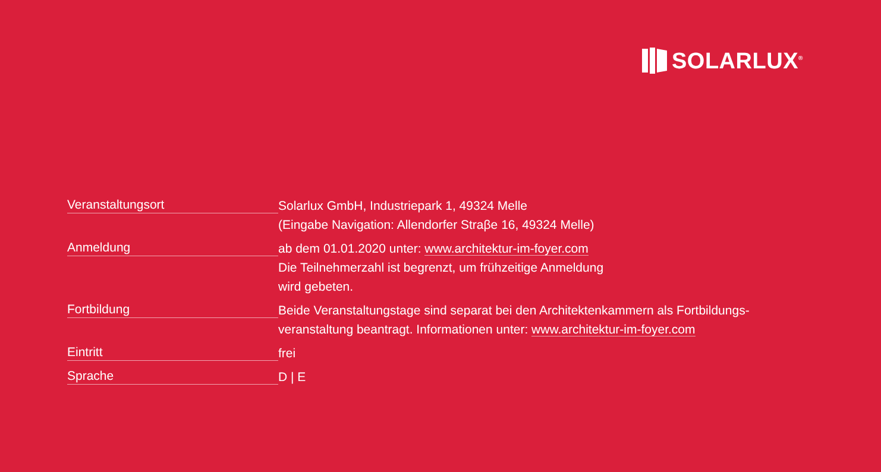SOLARLUX<sup>®</sup>
| Veranstaltungsort | Solarlux GmbH, Industriepark 1, 49324 Melle (Eingabe Navigation: Allendorfer Straβe 16, 49324 Melle) |
| Anmeldung | ab dem 01.01.2020 unter: www.architektur-im-foyer.com Die Teilnehmerzahl ist begrenzt, um frühzeitige Anmeldung wird gebeten. |
| Fortbildung | Beide Veranstaltungstage sind separat bei den Architektenkammern als Fortbildungs- veranstaltung beantragt. Informationen unter: www.architektur-im-foyer.com |
| Eintritt | frei |
| Sprache | D / E |